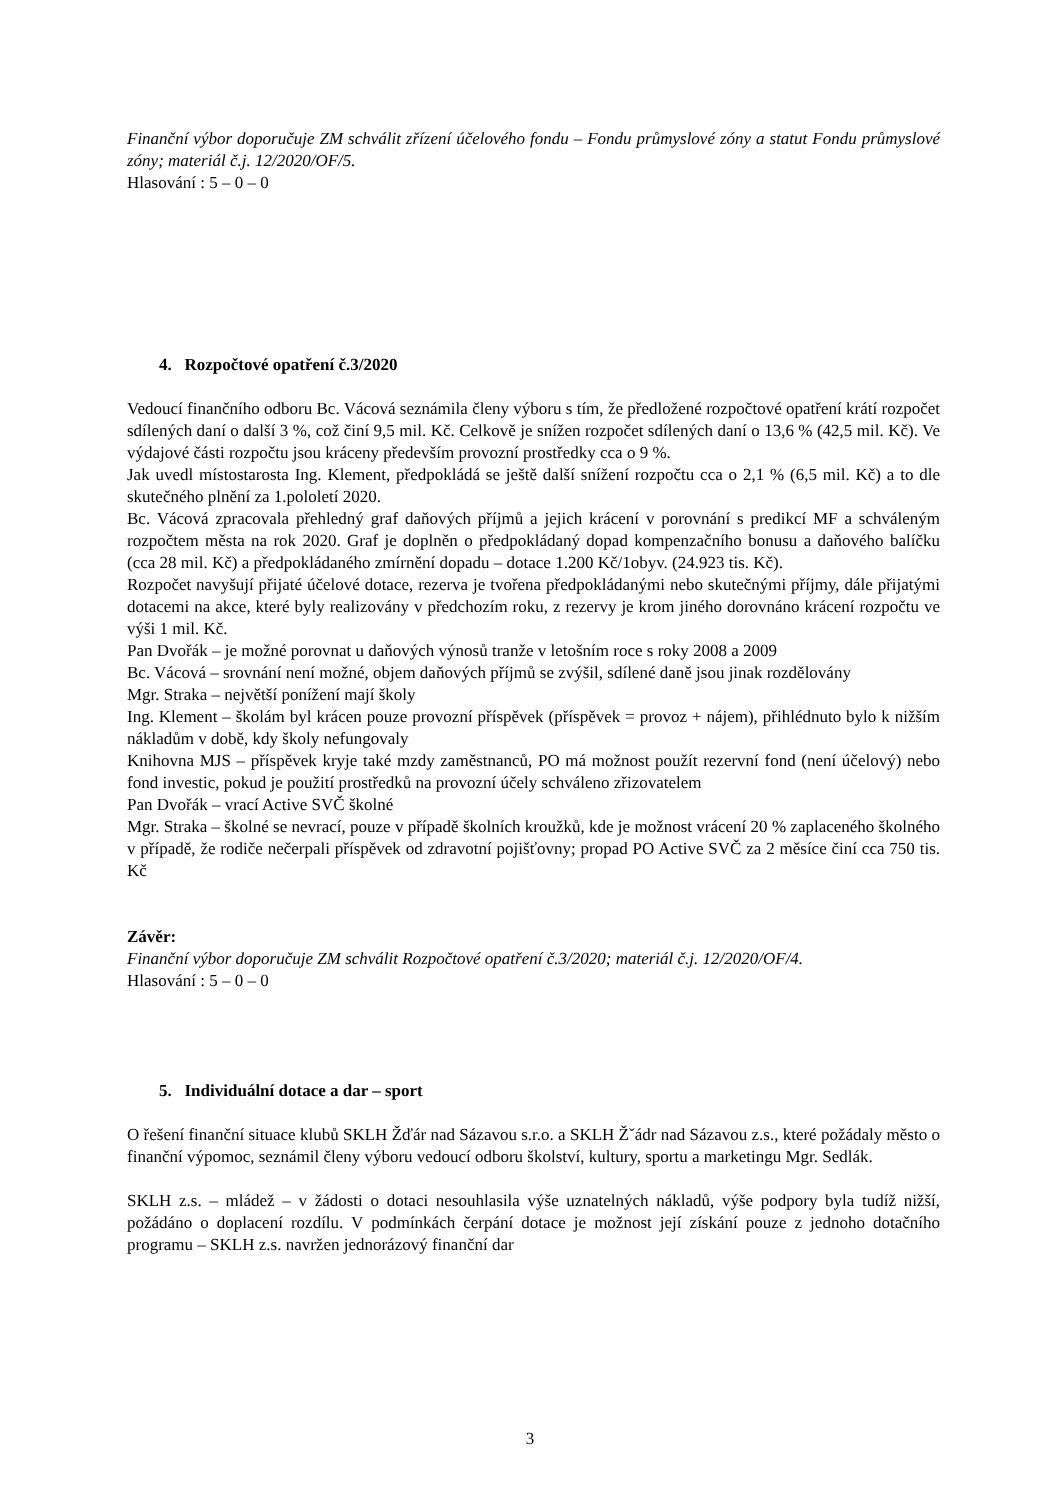Finanční výbor doporučuje ZM schválit zřízení účelového fondu – Fondu průmyslové zóny a statut Fondu průmyslové zóny; materiál č.j. 12/2020/OF/5.
Hlasování : 5 – 0 – 0
4. Rozpočtové opatření č.3/2020
Vedoucí finančního odboru Bc. Vácová seznámila členy výboru s tím, že předložené rozpočtové opatření krátí rozpočet sdílených daní o další 3 %, což činí 9,5 mil. Kč. Celkově je snížen rozpočet sdílených daní o 13,6 % (42,5 mil. Kč). Ve výdajové části rozpočtu jsou kráceny především provozní prostředky cca o 9 %.
Jak uvedl místostarosta Ing. Klement, předpokládá se ještě další snížení rozpočtu cca o 2,1 % (6,5 mil. Kč) a to dle skutečného plnění za 1.pololetí 2020.
Bc. Vácová zpracovala přehledný graf daňových příjmů a jejich krácení v porovnání s predikcí MF a schváleným rozpočtem města na rok 2020. Graf je doplněn o předpokládaný dopad kompenzačního bonusu a daňového balíčku (cca 28 mil. Kč) a předpokládaného zmírnění dopadu – dotace 1.200 Kč/1obyv. (24.923 tis. Kč).
Rozpočet navyšují přijaté účelové dotace, rezerva je tvořena předpokládanými nebo skutečnými příjmy, dále přijatými dotacemi na akce, které byly realizovány v předchozím roku, z rezervy je krom jiného dorovnáno krácení rozpočtu ve výši 1 mil. Kč.
Pan Dvořák – je možné porovnat u daňových výnosů tranže v letošním roce s roky 2008 a 2009
Bc. Vácová – srovnání není možné, objem daňových příjmů se zvýšil, sdílené daně jsou jinak rozdělovány
Mgr. Straka – největší ponížení mají školy
Ing. Klement – školám byl krácen pouze provozní příspěvek (příspěvek = provoz + nájem), přihlédnuto bylo k nižším nákladům v době, kdy školy nefungovaly
Knihovna MJS – příspěvek kryje také mzdy zaměstnanců, PO má možnost použít rezervní fond (není účelový) nebo fond investic, pokud je použití prostředků na provozní účely schváleno zřizovatelem
Pan Dvořák – vrací Active SVČ školné
Mgr. Straka – školné se nevrací, pouze v případě školních kroužků, kde je možnost vrácení 20 % zaplaceného školného v případě, že rodiče nečerpali příspěvek od zdravotní pojišťovny; propad PO Active SVČ za 2 měsíce činí cca 750 tis. Kč
Závěr:
Finanční výbor doporučuje ZM schválit Rozpočtové opatření č.3/2020; materiál č.j. 12/2020/OF/4.
Hlasování : 5 – 0 – 0
5. Individuální dotace a dar – sport
O řešení finanční situace klubů SKLH Žďár nad Sázavou s.r.o. a SKLH Žˇádr nad Sázavou z.s., které požádaly město o finanční výpomoc, seznámil členy výboru vedoucí odboru školství, kultury, sportu a marketingu Mgr. Sedlák.
SKLH z.s. – mládež – v žádosti o dotaci nesouhlasila výše uznatelných nákladů, výše podpory byla tudíž nižší, požádáno o doplacení rozdílu. V podmínkách čerpání dotace je možnost její získání pouze z jednoho dotačního programu – SKLH z.s. navržen jednorázový finanční dar
3